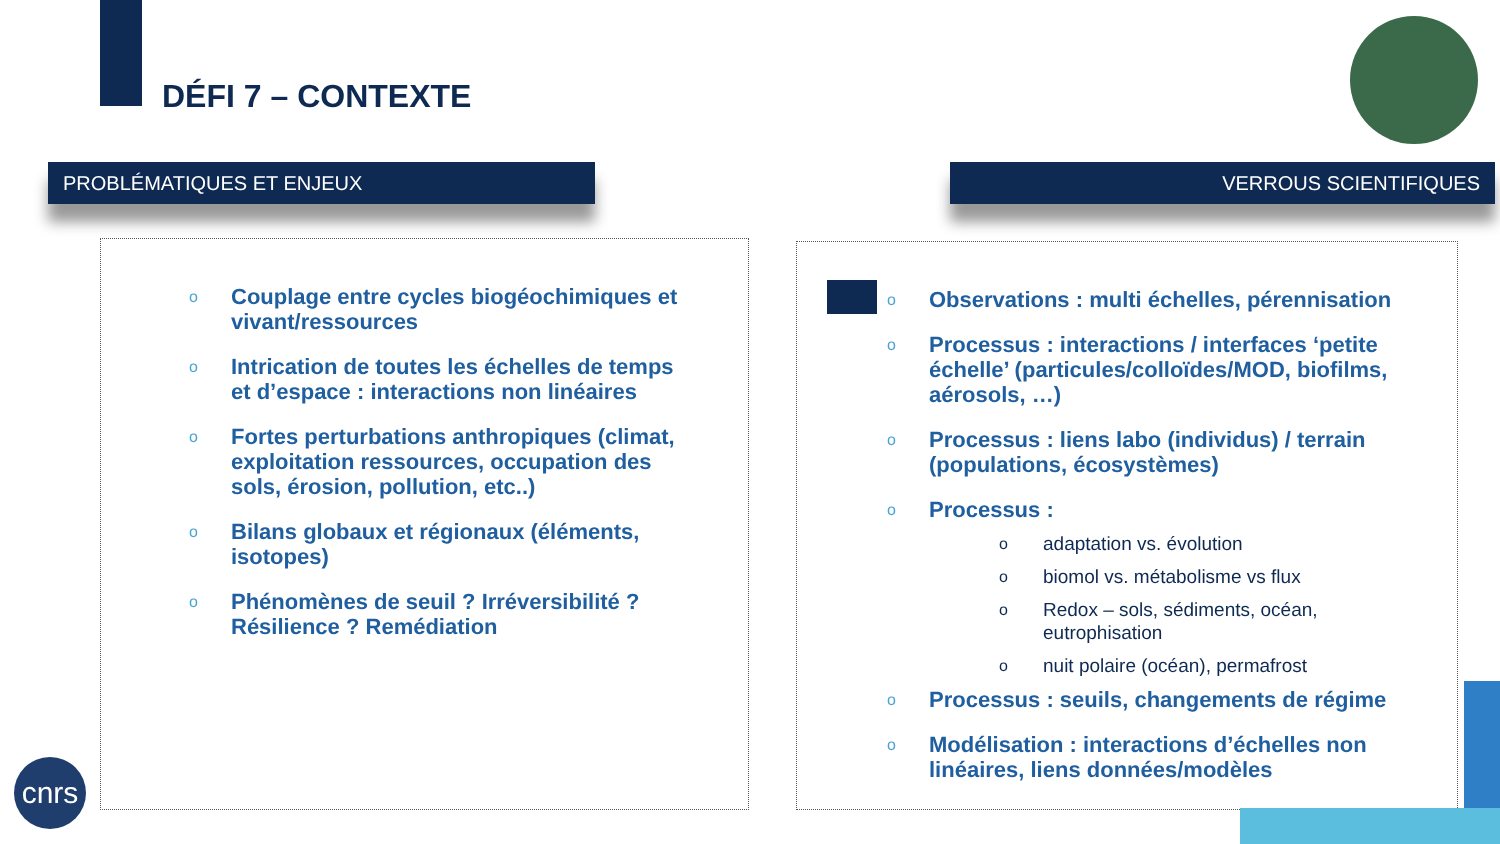DÉFI 7 – CONTEXTE
PROBLÉMATIQUES ET ENJEUX VERROUS SCIENTIFIQUES
o Couplage entre cycles biogéochimiques et vivant/ressources
o Intrication de toutes les échelles de temps et d’espace : interactions non linéaires
o Fortes perturbations anthropiques (climat, exploitation ressources, occupation des sols, érosion, pollution, etc..)
o Bilans globaux et régionaux (éléments, isotopes)
o Phénomènes de seuil ? Irréversibilité ? Résilience ? Remédiation
o Observations : multi échelles, pérennisation
o Processus : interactions / interfaces ‘petite échelle’ (particules/colloïdes/MOD, biofilms, aérosols, …)
o Processus : liens labo (individus) / terrain (populations, écosystèmes)
o Processus :
o adaptation vs. évolution
o biomol vs. métabolisme vs flux
o Redox – sols, sédiments, océan, eutrophisation
o nuit polaire (océan), permafrost
o Processus : seuils, changements de régime
o Modélisation : interactions d’échelles non linéaires, liens données/modèles
cnrs